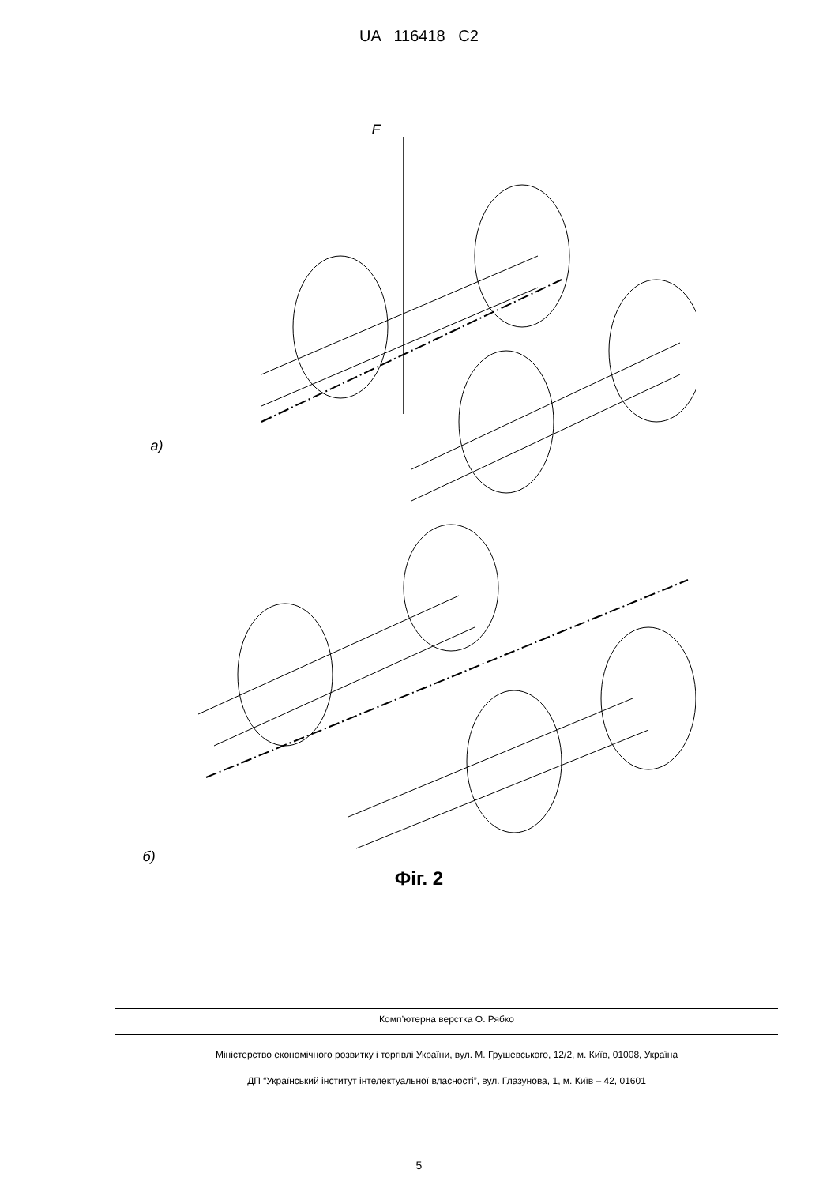UA 116418 C2
F
а)
б)
Фіг. 2
Комп’ютерна верстка О. Рябко
Міністерство економічного розвитку і торгівлі України, вул. М. Грушевського, 12/2, м. Київ, 01008, Україна
ДП “Український інститут інтелектуальної власності”, вул. Глазунова, 1, м. Київ – 42, 01601
5